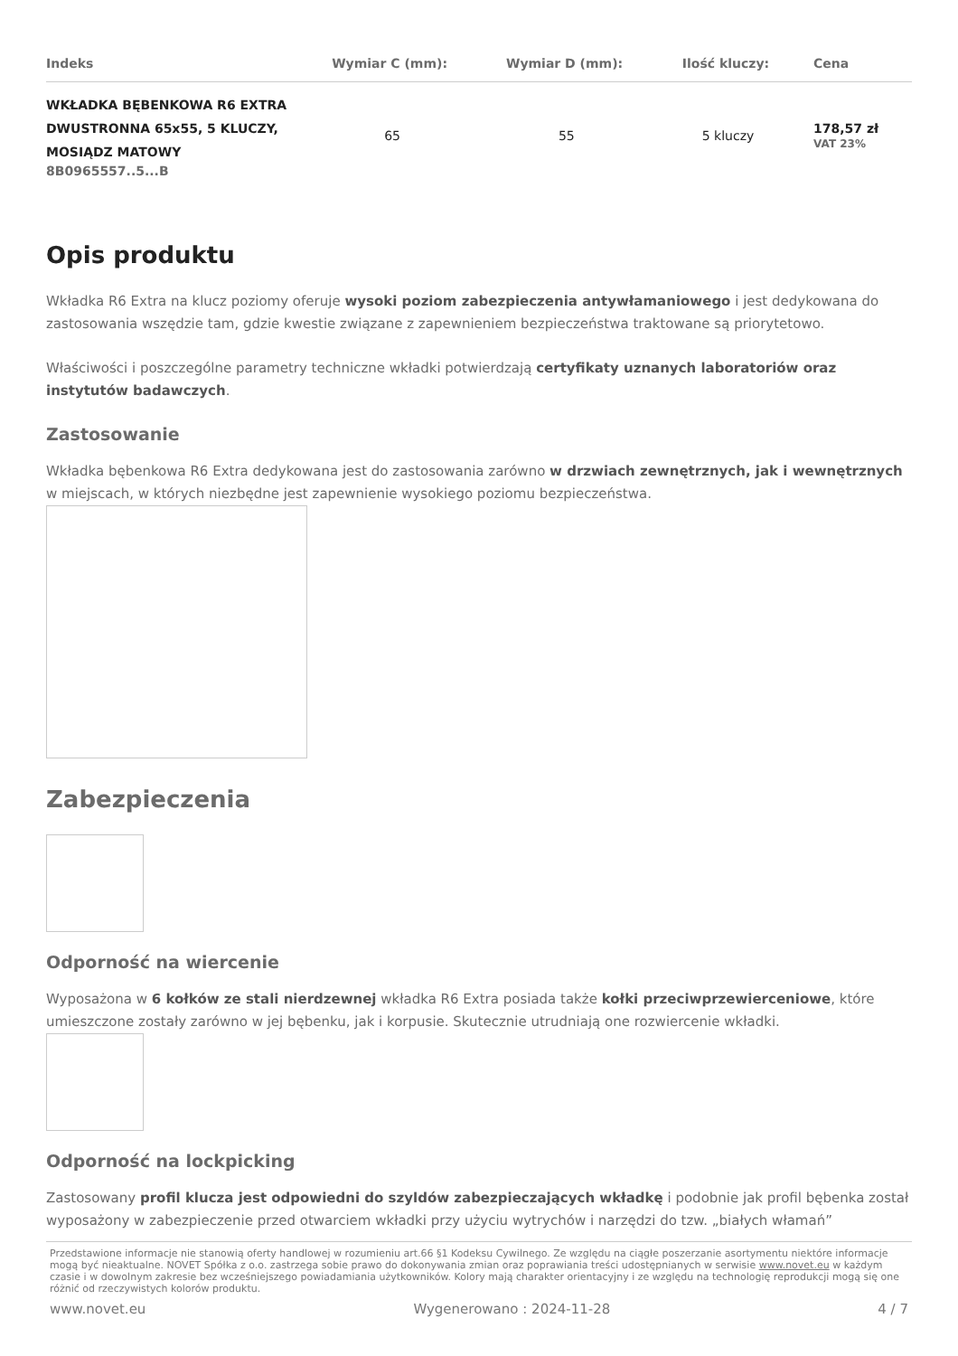| Indeks | Wymiar C (mm): | Wymiar D (mm): | Ilość kluczy: | Cena |
| --- | --- | --- | --- | --- |
| WKŁADKA BĘBENKOWA R6 EXTRA DWUSTRONNA 65x55, 5 KLUCZY, MOSIĄDZ MATOWY 8B0965557..5...B | 65 | 55 | 5 kluczy | 178,57 zł VAT 23% |
Opis produktu
Wkładka R6 Extra na klucz poziomy oferuje wysoki poziom zabezpieczenia antywłamaniowego i jest dedykowana do zastosowania wszędzie tam, gdzie kwestie związane z zapewnieniem bezpieczeństwa traktowane są priorytetowo.
Właściwości i poszczególne parametry techniczne wkładki potwierdzają certyfikaty uznanych laboratoriów oraz instytutów badawczych.
Zastosowanie
Wkładka bębenkowa R6 Extra dedykowana jest do zastosowania zarówno w drzwiach zewnętrznych, jak i wewnętrznych w miejscach, w których niezbędne jest zapewnienie wysokiego poziomu bezpieczeństwa.
Zabezpieczenia
Odporność na wiercenie
Wyposażona w 6 kołków ze stali nierdzewnej wkładka R6 Extra posiada także kołki przeciwprzewierceniowe, które umieszczone zostały zarówno w jej bębenku, jak i korpusie. Skutecznie utrudniają one rozwiercenie wkładki.
Odporność na lockpicking
Zastosowany profil klucza jest odpowiedni do szyldów zabezpieczających wkładkę i podobnie jak profil bębenka został wyposażony w zabezpieczenie przed otwarciem wkładki przy użyciu wytrychów i narzędzi do tzw. „białych włamań”
Przedstawione informacje nie stanowią oferty handlowej w rozumieniu art.66 §1 Kodeksu Cywilnego. Ze względu na ciągłe poszerzanie asortymentu niektóre informacje mogą być nieaktualne. NOVET Spółka z o.o. zastrzega sobie prawo do dokonywania zmian oraz poprawiania treści udostępnianych w serwisie www.novet.eu w każdym czasie i w dowolnym zakresie bez wcześniejszego powiadamiania użytkowników. Kolory mają charakter orientacyjny i ze względu na technologię reprodukcji mogą się one różnić od rzeczywistych kolorów produktu.
www.novet.eu Wygenerowano : 2024-11-28 4 / 7